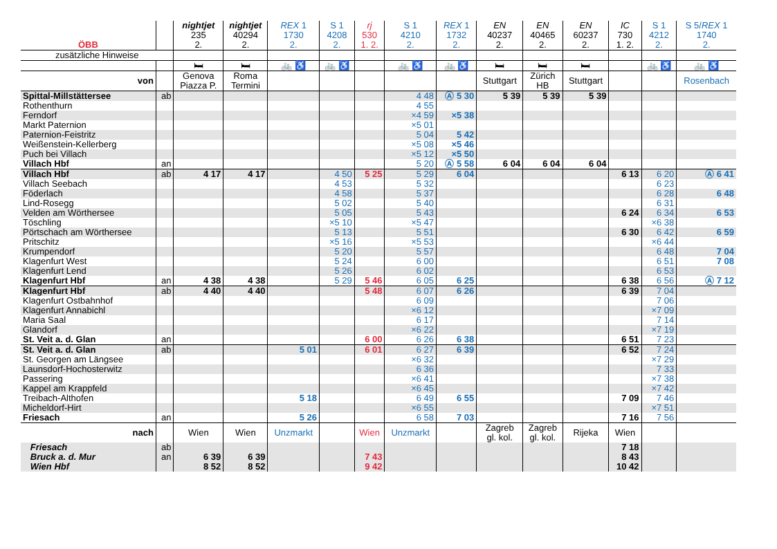| ÖBB | | nightjet 235 2. | nightjet 40294 2. | REX 1 1730 2. | S 1 4208 2. | rj 530 1. 2. | S 1 4210 2. | REX 1 1732 2. | EN 40237 2. | EN 40465 2. | EN 60237 2. | IC 730 1. 2. | S 1 4212 2. | S 5/ REX 1 1740 2. |
| --- | --- | --- | --- | --- | --- | --- | --- | --- | --- | --- | --- | --- | --- | --- |
| zusätzliche Hinweise | | | | | | | | | | | | | | |
| | | 🛏 | 🛏 | 🚲 ♿ | 🚲 ♿ | | 🚲 ♿ | 🚲 ♿ | 🛏 | 🛏 | 🛏 | | 🚲 ♿ | 🚲 ♿ |
| von | | Genova Piazza P. | Roma Termini | | | | | | Stuttgart | Zürich HB | Stuttgart | | | Rosenbach |
| Spittal-Millstättersee | ab | | | | | | 4 48 | Ⓐ 5 30 | 5 39 | 5 39 | 5 39 | | | |
| Rothenthurn | | | | | | | 4 55 | | | | | | | |
| Ferndorf | | | | | | | ×4 59 | ×5 38 | | | | | | |
| Markt Paternion | | | | | | | ×5 01 | | | | | | | |
| Paternion-Feistritz | | | | | | | 5 04 | 5 42 | | | | | | |
| Weißenstein-Kellerberg | | | | | | | ×5 08 | ×5 46 | | | | | | |
| Puch bei Villach | | | | | | | ×5 12 | ×5 50 | | | | | | |
| Villach Hbf | an | | | | | | 5 20 | Ⓐ 5 58 | 6 04 | 6 04 | 6 04 | | | |
| Villach Hbf | ab | 4 17 | 4 17 | | 4 50 | 5 25 | 5 29 | 6 04 | | | | 6 13 | 6 20 | Ⓐ 6 41 |
| Villach Seebach | | | | | 4 53 | | 5 32 | | | | | | 6 23 | |
| Föderlach | | | | | 4 58 | | 5 37 | | | | | | 6 28 | 6 48 |
| Lind-Rosegg | | | | | 5 02 | | 5 40 | | | | | | 6 31 | |
| Velden am Wörthersee | | | | | 5 05 | | 5 43 | | | | | 6 24 | 6 34 | 6 53 |
| Töschling | | | | | ×5 10 | | ×5 47 | | | | | | ×6 38 | |
| Pörtschach am Wörthersee | | | | | 5 13 | | 5 51 | | | | | 6 30 | 6 42 | 6 59 |
| Pritschitz | | | | | ×5 16 | | ×5 53 | | | | | | ×6 44 | |
| Krumpendorf | | | | | 5 20 | | 5 57 | | | | | | 6 48 | 7 04 |
| Klagenfurt West | | | | | 5 24 | | 6 00 | | | | | | 6 51 | 7 08 |
| Klagenfurt Lend | | | | | 5 26 | | 6 02 | | | | | | 6 53 | |
| Klagenfurt Hbf | an | 4 38 | 4 38 | | 5 29 | 5 46 | 6 05 | 6 25 | | | | 6 38 | 6 56 | Ⓐ 7 12 |
| Klagenfurt Hbf | ab | 4 40 | 4 40 | | | 5 48 | 6 07 | 6 26 | | | | 6 39 | 7 04 | |
| Klagenfurt Ostbahnhof | | | | | | | 6 09 | | | | | | 7 06 | |
| Klagenfurt Annabichl | | | | | | | ×6 12 | | | | | | ×7 09 | |
| Maria Saal | | | | | | | 6 17 | | | | | | 7 14 | |
| Glandorf | | | | | | | ×6 22 | | | | | | ×7 19 | |
| St. Veit a. d. Glan | an | | | | | 6 00 | 6 26 | 6 38 | | | | 6 51 | 7 23 | |
| St. Veit a. d. Glan | ab | | | 5 01 | | 6 01 | 6 27 | 6 39 | | | | 6 52 | 7 24 | |
| St. Georgen am Längsee | | | | | | | ×6 32 | | | | | | ×7 29 | |
| Launsdorf-Hochosterwitz | | | | | | | 6 36 | | | | | | 7 33 | |
| Passering | | | | | | | ×6 41 | | | | | | ×7 38 | |
| Kappel am Krappfeld | | | | | | | ×6 45 | | | | | | ×7 42 | |
| Treibach-Althofen | | | | 5 18 | | | 6 49 | 6 55 | | | | 7 09 | 7 46 | |
| Micheldorf-Hirt | | | | | | | ×6 55 | | | | | | ×7 51 | |
| Friesach | an | | | 5 26 | | | 6 58 | 7 03 | | | | 7 16 | 7 56 | |
| nach | | Wien | Wien | Unzmarkt | | Wien | Unzmarkt | | Zagreb gl. kol. | Zagreb gl. kol. | Rijeka | Wien | | |
| Friesach | ab | | | | | | | | | | | 7 18 | | |
| Bruck a. d. Mur | an | 6 39 | 6 39 | | | 7 43 | | | | | | 8 43 | | |
| Wien Hbf | | 8 52 | 8 52 | | | 9 42 | | | | | | 10 42 | | |